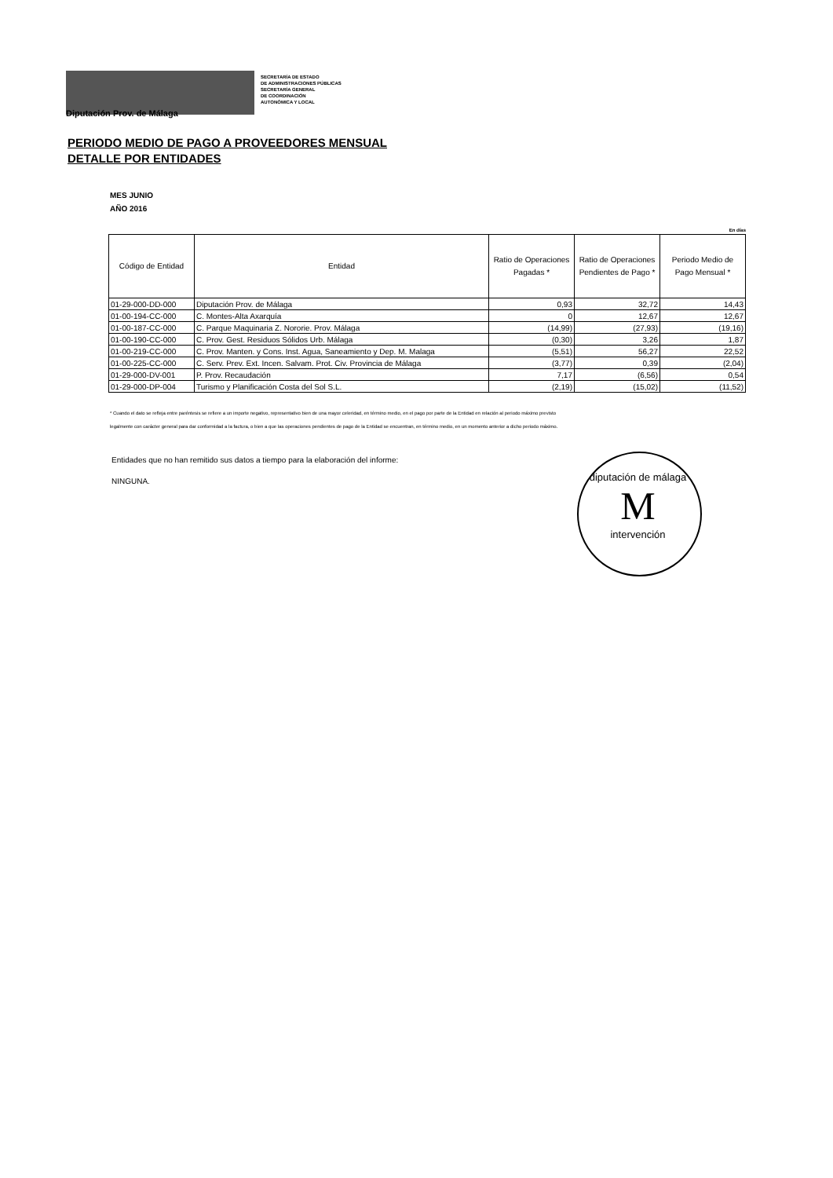SECRETARÍA DE ESTADO
DE ADMINISTRACIONES PÚBLICAS
SECRETARÍA GENERAL
DE COORDINACIÓN
AUTONÓMICA Y LOCAL
Diputación Prov. de Málaga
PERIODO MEDIO DE PAGO A PROVEEDORES MENSUAL
DETALLE POR ENTIDADES
MES JUNIO
AÑO 2016
En días
| Código de Entidad | Entidad | Ratio de Operaciones Pagadas * | Ratio de Operaciones Pendientes de Pago * | Periodo Medio de Pago Mensual * |
| --- | --- | --- | --- | --- |
| 01-29-000-DD-000 | Diputación Prov. de Málaga | 0,93 | 32,72 | 14,43 |
| 01-00-194-CC-000 | C. Montes-Alta Axarquía | 0 | 12,67 | 12,67 |
| 01-00-187-CC-000 | C. Parque Maquinaria Z. Nororie. Prov. Málaga | (14,99) | (27,93) | (19,16) |
| 01-00-190-CC-000 | C. Prov. Gest. Residuos Sólidos Urb. Málaga | (0,30) | 3,26 | 1,87 |
| 01-00-219-CC-000 | C. Prov. Manten. y Cons. Inst. Agua, Saneamiento y Dep. M. Malaga | (5,51) | 56,27 | 22,52 |
| 01-00-225-CC-000 | C. Serv. Prev. Ext. Incen. Salvam. Prot. Civ. Provincia de Málaga | (3,77) | 0,39 | (2,04) |
| 01-29-000-DV-001 | P. Prov. Recaudación | 7,17 | (6,56) | 0,54 |
| 01-29-000-DP-004 | Turismo y Planificación Costa del Sol S.L. | (2,19) | (15,02) | (11,52) |
* Cuando el dato se refleja entre paréntesis se refiere a un importe negativo, representativo bien de una mayor celeridad, en término medio, en el pago por parte de la Entidad en relación al periodo máximo previsto legalmente con carácter general para dar conformidad a la factura, o bien a que las operaciones pendientes de pago de la Entidad se encuentran, en término medio, en un momento anterior a dicho periodo máximo.
Entidades que no han remitido sus datos a tiempo para la elaboración del informe:
NINGUNA.
diputación de málaga
M
intervención